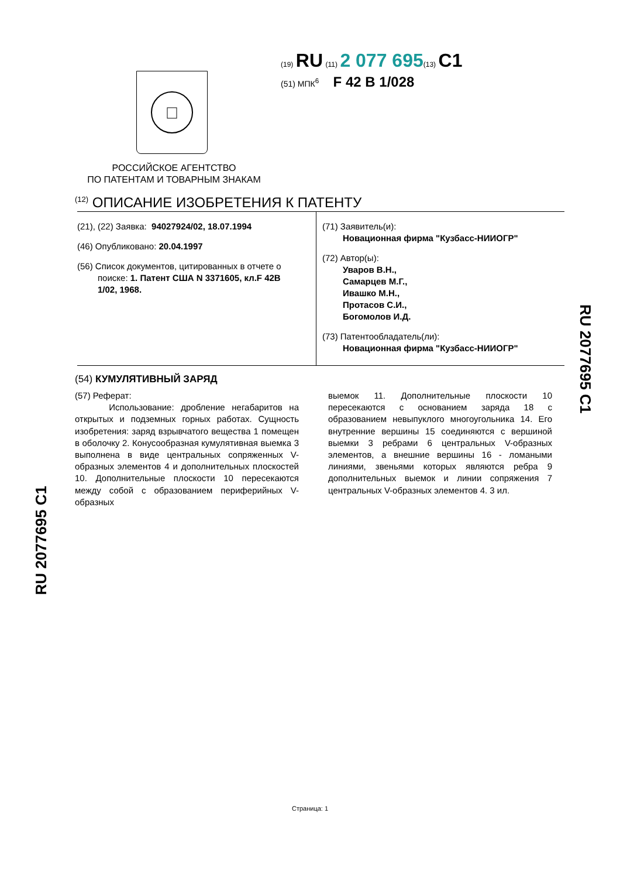(19) RU (11) 2 077 695(13) C1
(51) МПК<sup>6</sup> F 42 B 1/028
РОССИЙСКОЕ АГЕНТСТВО
ПО ПАТЕНТАМ И ТОВАРНЫМ ЗНАКАМ
<sup>(12)</sup> ОПИСАНИЕ ИЗОБРЕТЕНИЯ К ПАТЕНТУ
(21), (22) Заявка: 94027924/02, 18.07.1994
(46) Опубликовано: 20.04.1997
(56) Список документов, цитированных в отчете о
поиске: 1. Патент США N 3371605, кл.F 42B
1/02, 1968.
(71) Заявитель(и):
Новационная фирма "Кузбасс-НИИОГР"
(72) Автор(ы):
Уваров В.Н.,
Самарцев М.Г.,
Ивашко М.Н.,
Протасов С.И.,
Богомолов И.Д.
(73) Патентообладатель(ли):
Новационная фирма "Кузбасс-НИИОГР"
(54) КУМУЛЯТИВНЫЙ ЗАРЯД
(57) Реферат:
Использование: дробление негабаритов на открытых и подземных горных работах. Сущность изобретения: заряд взрывчатого вещества 1 помещен в оболочку 2. Конусообразная кумулятивная выемка 3 выполнена в виде центральных сопряженных V-образных элементов 4 и дополнительных плоскостей 10. Дополнительные плоскости 10 пересекаются между собой с образованием периферийных V-образных
выемок 11. Дополнительные плоскости 10 пересекаются с основанием заряда 18 с образованием невыпуклого многоугольника 14. Его внутренние вершины 15 соединяются с вершиной выемки 3 ребрами 6 центральных V-образных элементов, а внешние вершины 16 - ломаными линиями, звеньями которых являются ребра 9 дополнительных выемок и линии сопряжения 7 центральных V-образных элементов 4. 3 ил.
RU 2077695 C1
RU 2077695 C1
Страница: 1